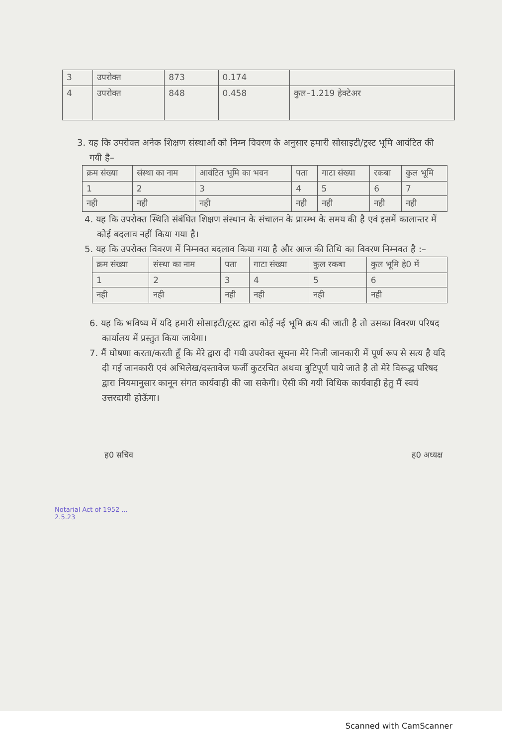| 3 | उपरोक्त | 873 | 0.174 | |
| 4 | उपरोक्त | 848 | 0.458 | कुल–1.219 हेक्टेअर |
3. यह कि उपरोक्त अनेक शिक्षण संस्थाओं को निम्न विवरण के अनुसार हमारी सोसाइटी/ट्रस्ट भूमि आवंटित की गयी है–
| क्रम संख्या | संस्था का नाम | आवंटित भूमि का भवन | पता | गाटा संख्या | रकबा | कुल भूमि |
| 1 | 2 | 3 | 4 | 5 | 6 | 7 |
| नही | नही | नही | नही | नही | नही | नही |
4. यह कि उपरोक्त स्थिति संबंधित शिक्षण संस्थान के संचालन के प्रारम्भ के समय की है एवं इसमें कालान्तर में कोई बदलाव नहीं किया गया है।
5. यह कि उपरोक्त विवरण में निम्नवत बदलाव किया गया है और आज की तिथि का विवरण निम्नवत है :–
| क्रम संख्या | संस्था का नाम | पता | गाटा संख्या | कुल रकबा | कुल भूमि हे0 में |
| 1 | 2 | 3 | 4 | 5 | 6 |
| नही | नही | नही | नही | नही | नही |
6. यह कि भविष्य में यदि हमारी सोसाइटी/ट्रस्ट द्वारा कोई नई भूमि क्रय की जाती है तो उसका विवरण परिषद कार्यालय में प्रस्तुत किया जायेगा।
7. मैं घोषणा करता/करती हूँ कि मेरे द्वारा दी गयी उपरोक्त सूचना मेरे निजी जानकारी में पूर्ण रूप से सत्य है यदि दी गई जानकारी एवं अभिलेख/दस्तावेज फर्जी कुटरचित अथवा त्रुटिपूर्ण पाये जाते है तो मेरे विरूद्ध परिषद द्वारा नियमानुसार कानून संगत कार्यवाही की जा सकेगी। ऐसी की गयी विधिक कार्यवाही हेतु मैं स्वयं उत्तरदायी होऊँगा।
ह0 सचिव ह0 अध्यक्ष
Notarial Act of 1952 ...
2.5.23
Scanned with CamScanner